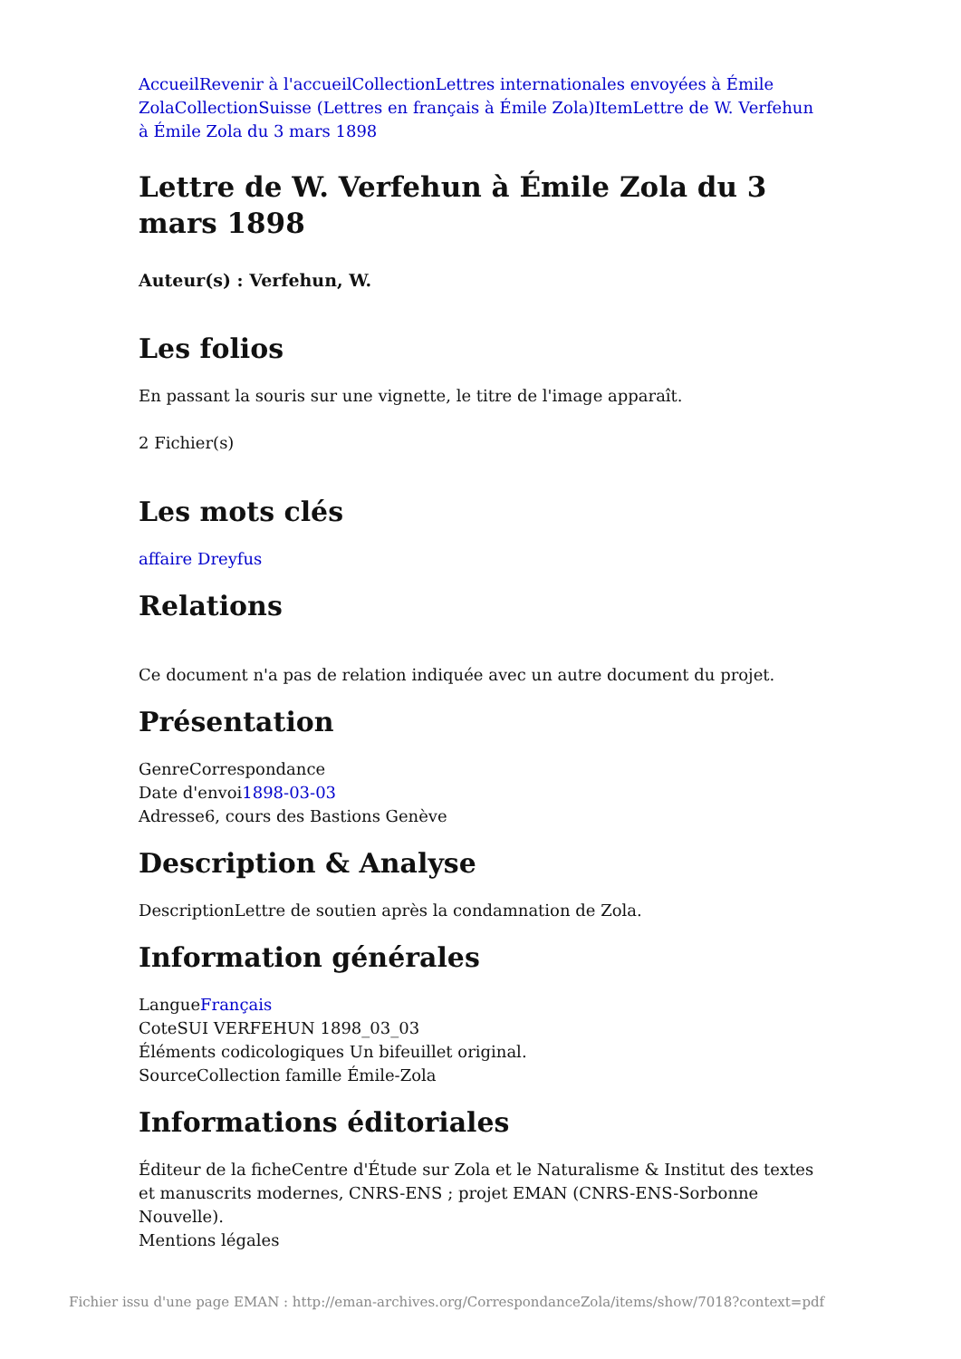Accueil Revenir à l'accueil Collection Lettres internationales envoyées à Émile Zola Collection Suisse (Lettres en français à Émile Zola) Item Lettre de W. Verfehun à Émile Zola du 3 mars 1898
Lettre de W. Verfehun à Émile Zola du 3 mars 1898
Auteur(s) : Verfehun, W.
Les folios
En passant la souris sur une vignette, le titre de l'image apparaît.
2 Fichier(s)
Les mots clés
affaire Dreyfus
Relations
Ce document n'a pas de relation indiquée avec un autre document du projet.
Présentation
GenreCorrespondance
Date d'envoi1898-03-03
Adresse6, cours des Bastions Genève
Description & Analyse
DescriptionLettre de soutien après la condamnation de Zola.
Information générales
LangueFrançais
CoteSUI VERFEHUN 1898_03_03
Éléments codicologiques Un bifeuillet original.
SourceCollection famille Émile-Zola
Informations éditoriales
Éditeur de la ficheCentre d'Étude sur Zola et le Naturalisme & Institut des textes et manuscrits modernes, CNRS-ENS ; projet EMAN (CNRS-ENS-Sorbonne Nouvelle).
Mentions légales
Fichier issu d'une page EMAN : http://eman-archives.org/CorrespondanceZola/items/show/7018?context=pdf